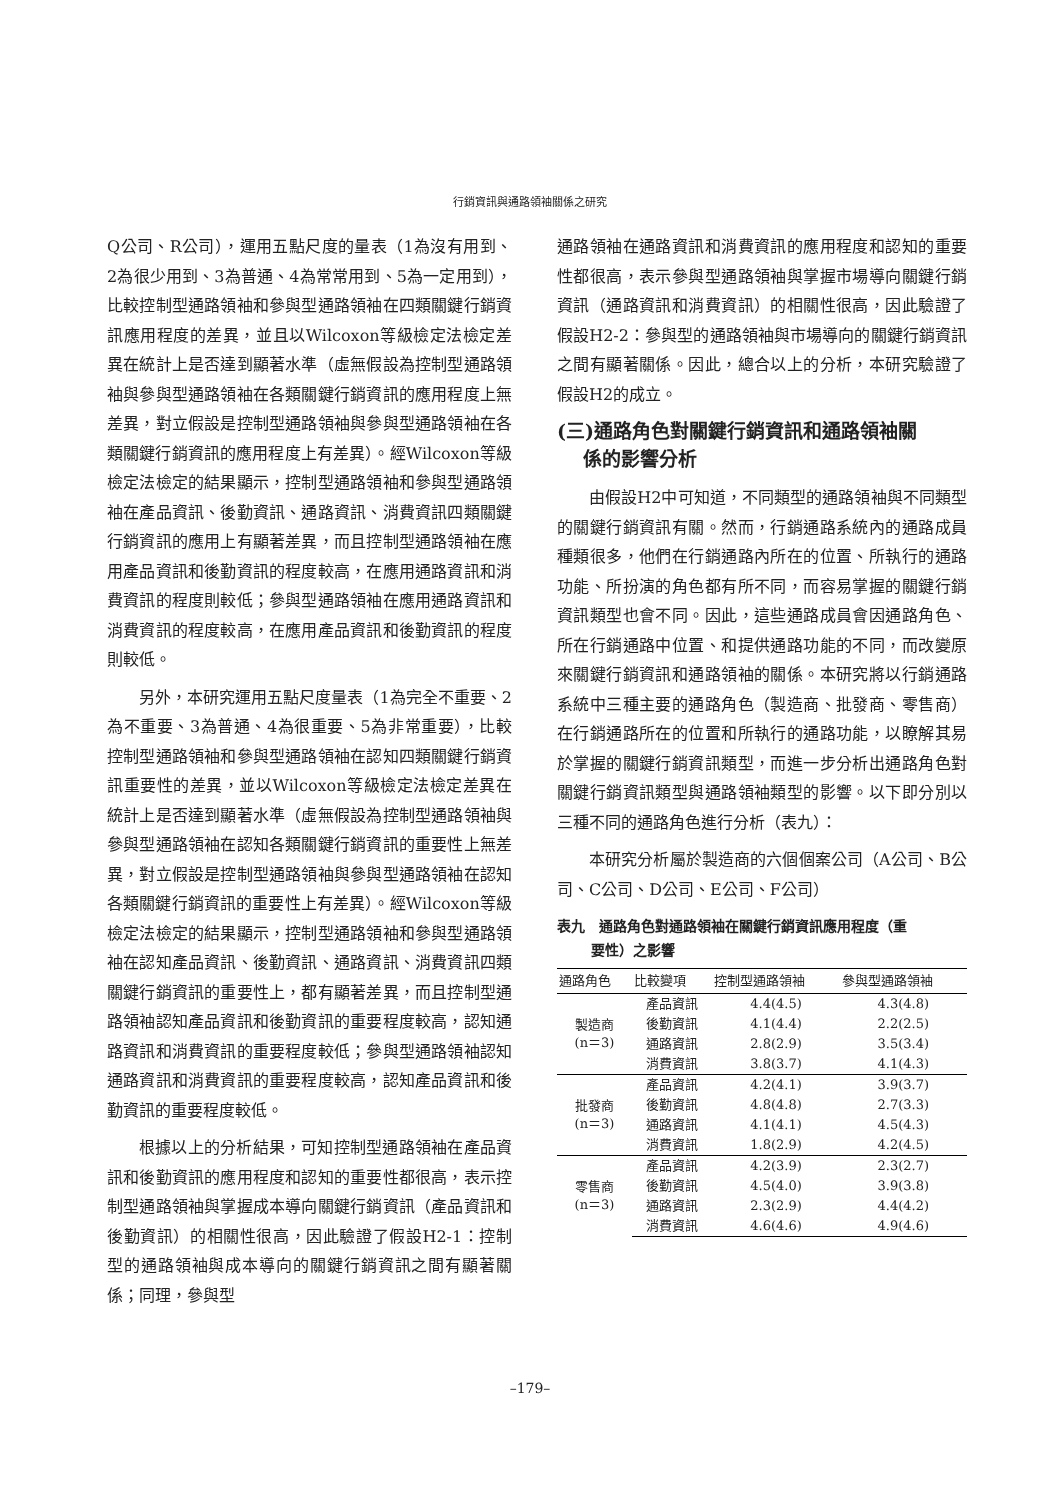行銷資訊與通路領袖關係之研究
Q公司、R公司），運用五點尺度的量表（1為沒有用到、2為很少用到、3為普通、4為常常用到、5為一定用到），比較控制型通路領袖和參與型通路領袖在四類關鍵行銷資訊應用程度的差異，並且以Wilcoxon等級檢定法檢定差異在統計上是否達到顯著水準（虛無假設為控制型通路領袖與參與型通路領袖在各類關鍵行銷資訊的應用程度上無差異，對立假設是控制型通路領袖與參與型通路領袖在各類關鍵行銷資訊的應用程度上有差異）。經Wilcoxon等級檢定法檢定的結果顯示，控制型通路領袖和參與型通路領袖在產品資訊、後勤資訊、通路資訊、消費資訊四類關鍵行銷資訊的應用上有顯著差異，而且控制型通路領袖在應用產品資訊和後勤資訊的程度較高，在應用通路資訊和消費資訊的程度則較低；參與型通路領袖在應用通路資訊和消費資訊的程度較高，在應用產品資訊和後勤資訊的程度則較低。
另外，本研究運用五點尺度量表（1為完全不重要、2為不重要、3為普通、4為很重要、5為非常重要），比較控制型通路領袖和參與型通路領袖在認知四類關鍵行銷資訊重要性的差異，並以Wilcoxon等級檢定法檢定差異在統計上是否達到顯著水準（虛無假設為控制型通路領袖與參與型通路領袖在認知各類關鍵行銷資訊的重要性上無差異，對立假設是控制型通路領袖與參與型通路領袖在認知各類關鍵行銷資訊的重要性上有差異）。經Wilcoxon等級檢定法檢定的結果顯示，控制型通路領袖和參與型通路領袖在認知產品資訊、後勤資訊、通路資訊、消費資訊四類關鍵行銷資訊的重要性上，都有顯著差異，而且控制型通路領袖認知產品資訊和後勤資訊的重要程度較高，認知通路資訊和消費資訊的重要程度較低；參與型通路領袖認知通路資訊和消費資訊的重要程度較高，認知產品資訊和後勤資訊的重要程度較低。
根據以上的分析結果，可知控制型通路領袖在產品資訊和後勤資訊的應用程度和認知的重要性都很高，表示控制型通路領袖與掌握成本導向關鍵行銷資訊（產品資訊和後勤資訊）的相關性很高，因此驗證了假設H2-1：控制型的通路領袖與成本導向的關鍵行銷資訊之間有顯著關係；同理，參與型
通路領袖在通路資訊和消費資訊的應用程度和認知的重要性都很高，表示參與型通路領袖與掌握市場導向關鍵行銷資訊（通路資訊和消費資訊）的相關性很高，因此驗證了假設H2-2：參與型的通路領袖與市場導向的關鍵行銷資訊之間有顯著關係。因此，總合以上的分析，本研究驗證了假設H2的成立。
(三)通路角色對關鍵行銷資訊和通路領袖關
係的影響分析
由假設H2中可知道，不同類型的通路領袖與不同類型的關鍵行銷資訊有關。然而，行銷通路系統內的通路成員種類很多，他們在行銷通路內所在的位置、所執行的通路功能、所扮演的角色都有所不同，而容易掌握的關鍵行銷資訊類型也會不同。因此，這些通路成員會因通路角色、所在行銷通路中位置、和提供通路功能的不同，而改變原來關鍵行銷資訊和通路領袖的關係。本研究將以行銷通路系統中三種主要的通路角色（製造商、批發商、零售商）在行銷通路所在的位置和所執行的通路功能，以瞭解其易於掌握的關鍵行銷資訊類型，而進一步分析出通路角色對關鍵行銷資訊類型與通路領袖類型的影響。以下即分別以三種不同的通路角色進行分析（表九）：
本研究分析屬於製造商的六個個案公司（A公司、B公司、C公司、D公司、E公司、F公司）
表九　通路角色對通路領袖在關鍵行銷資訊應用程度（重
要性）之影響
| 通路角色 | 比較變項 | 控制型通路領袖 | 參與型通路領袖 |
| --- | --- | --- | --- |
| 製造商 (n＝3) | 產品資訊 | 4.4(4.5) | 4.3(4.8) |
| | 後勤資訊 | 4.1(4.4) | 2.2(2.5) |
| | 通路資訊 | 2.8(2.9) | 3.5(3.4) |
| | 消費資訊 | 3.8(3.7) | 4.1(4.3) |
| 批發商 (n＝3) | 產品資訊 | 4.2(4.1) | 3.9(3.7) |
| | 後勤資訊 | 4.8(4.8) | 2.7(3.3) |
| | 通路資訊 | 4.1(4.1) | 4.5(4.3) |
| | 消費資訊 | 1.8(2.9) | 4.2(4.5) |
| 零售商 (n＝3) | 產品資訊 | 4.2(3.9) | 2.3(2.7) |
| | 後勤資訊 | 4.5(4.0) | 3.9(3.8) |
| | 通路資訊 | 2.3(2.9) | 4.4(4.2) |
| | 消費資訊 | 4.6(4.6) | 4.9(4.6) |
–179–